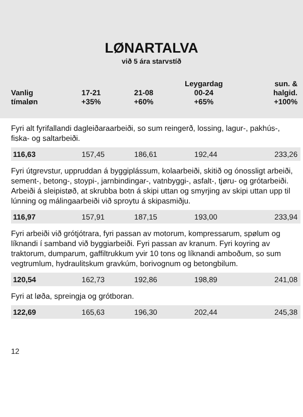LØNARTALVA
við 5 ára starvstíð
| Vanlig tímaløn | 17-21 +35% | 21-08 +60% | Leygardag 00-24 +65% | sun. & halgid. +100% |
| --- | --- | --- | --- | --- |
| Fyri alt fyrifallandi dagleiðaraarbeiði, so sum reingerð, lossing, lagur-, pakhús-, fiska- og saltarbeiði. | | | | |
| 116,63 | 157,45 | 186,61 | 192,44 | 233,26 |
| Fyri útgrevstur, uppruddan á byggiplássum, kolaarbeiði, skitið og ónossligt arbeiði, sement-, betong-, stoypi-, jarnbindingar-, vatnbyggi-, asfalt-, tjøru- og grótarbeiði. Arbeiði á sleipistøð, at skrubba botn á skipi uttan og smyrjing av skipi uttan upp til lúnning og málingaarbeiði við sproytu á skipasmiðju. | | | | |
| 116,97 | 157,91 | 187,15 | 193,00 | 233,94 |
| Fyri arbeiði við grótjótrara, fyri passan av motorum, kompressarum, spølum og líknandi í samband við byggiarbeiði. Fyri passan av kranum. Fyri koyring av traktorum, dumparum, gaffiltrukkum yvir 10 tons og líknandi amboðum, so sum vegtrumlum, hydraulitskum gravkúm, borivognum og betongbilum. | | | | |
| 120,54 | 162,73 | 192,86 | 198,89 | 241,08 |
| Fyri at løða, spreingja og grótboran. | | | | |
| 122,69 | 165,63 | 196,30 | 202,44 | 245,38 |
12